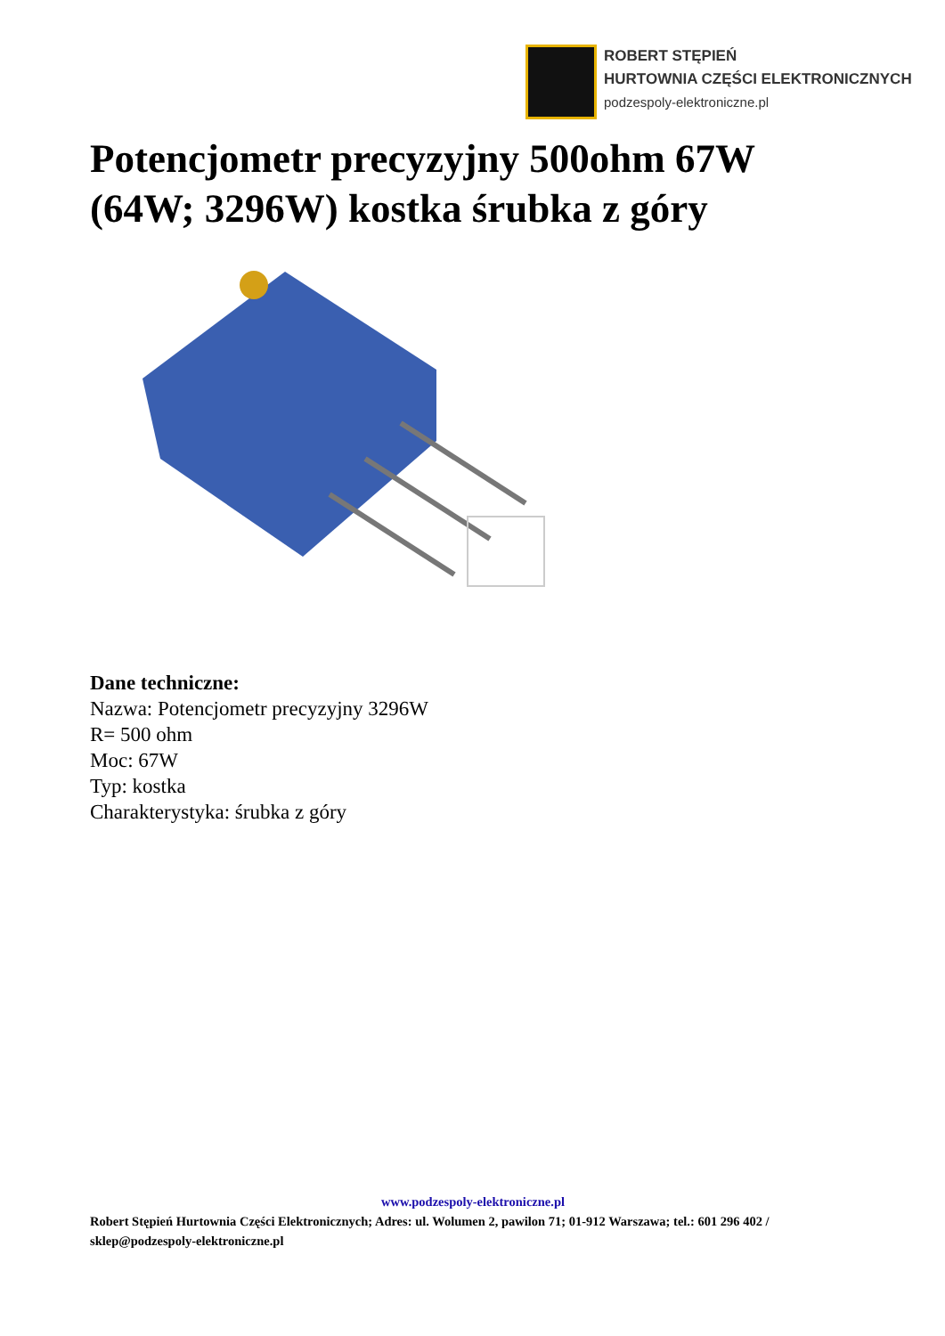ROBERT STĘPIEŃ
HURTOWNIA CZĘŚCI ELEKTRONICZNYCH
podzespoly-elektroniczne.pl
Potencjometr precyzyjny 500ohm 67W (64W; 3296W) kostka śrubka z góry
Dane techniczne:
Nazwa: Potencjometr precyzyjny 3296W
R= 500 ohm
Moc: 67W
Typ: kostka
Charakterystyka: śrubka z góry
www.podzespoly-elektroniczne.pl
Robert Stępień Hurtownia Części Elektronicznych; Adres: ul. Wolumen 2, pawilon 71; 01-912 Warszawa; tel.: 601 296 402 / sklep@podzespoly-elektroniczne.pl